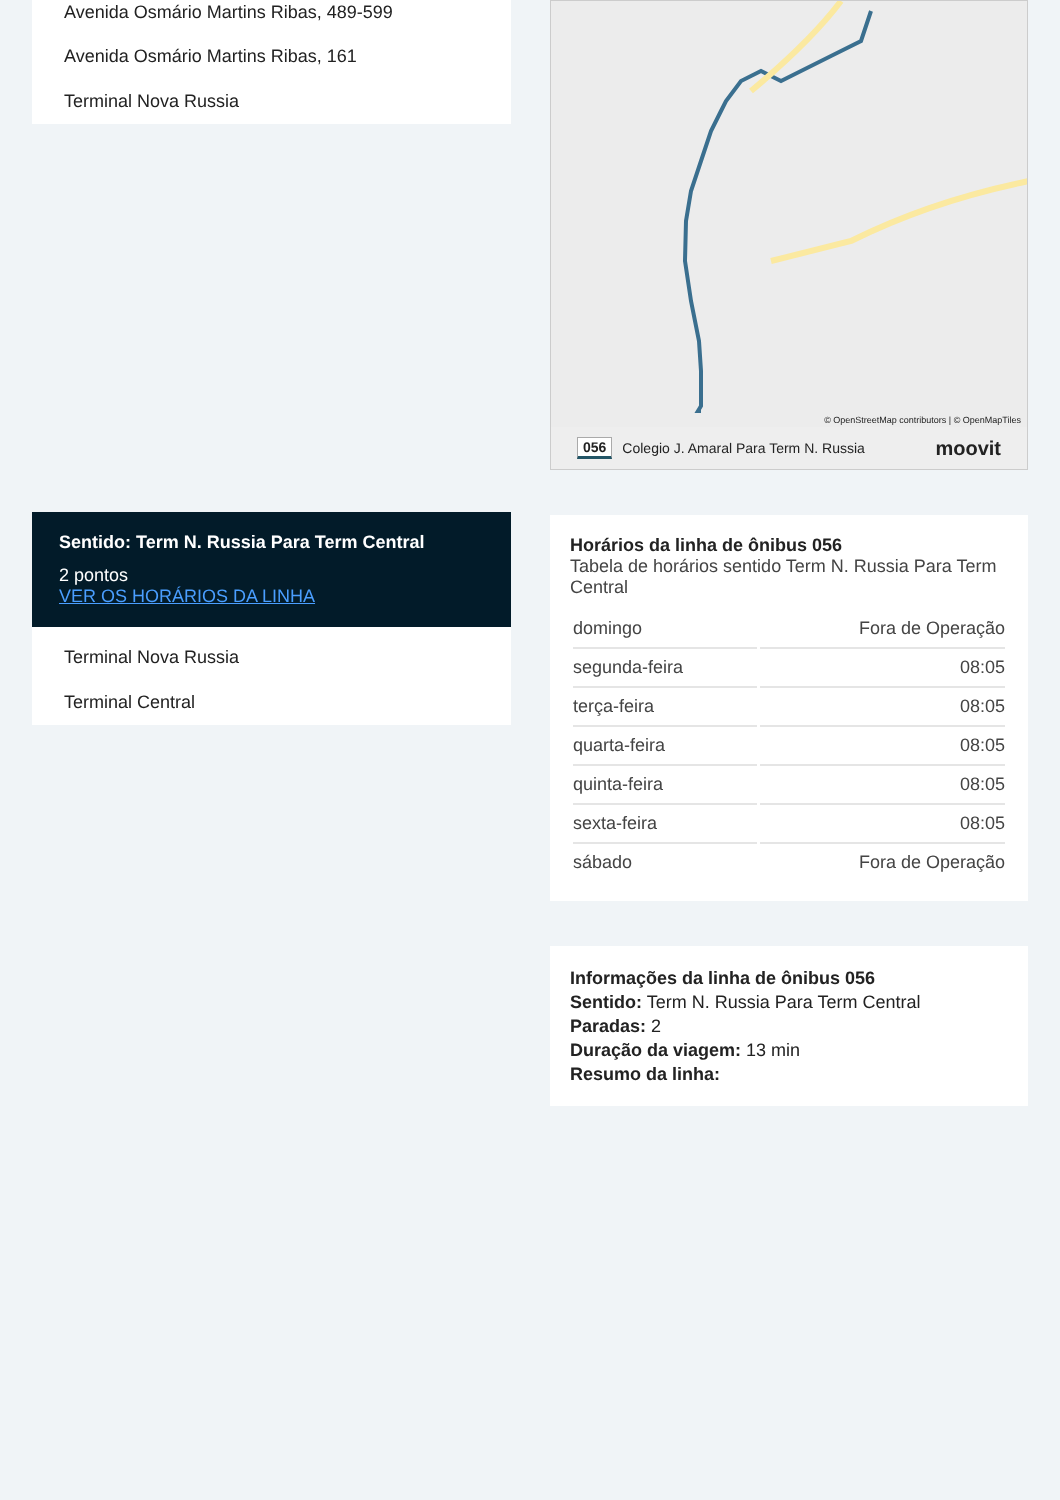Avenida Osmário Martins Ribas, 489-599
Avenida Osmário Martins Ribas, 161
Terminal Nova Russia
Sentido: Term N. Russia Para Term Central
2 pontos
VER OS HORÁRIOS DA LINHA
Terminal Nova Russia
Terminal Central
© OpenStreetMap contributors | © OpenMapTiles
056 Colegio J. Amaral Para Term N. Russia moovit
Horários da linha de ônibus 056
Tabela de horários sentido Term N. Russia Para Term Central
| domingo | Fora de Operação |
| segunda-feira | 08:05 |
| terça-feira | 08:05 |
| quarta-feira | 08:05 |
| quinta-feira | 08:05 |
| sexta-feira | 08:05 |
| sábado | Fora de Operação |
Informações da linha de ônibus 056
Sentido: Term N. Russia Para Term Central
Paradas: 2
Duração da viagem: 13 min
Resumo da linha: